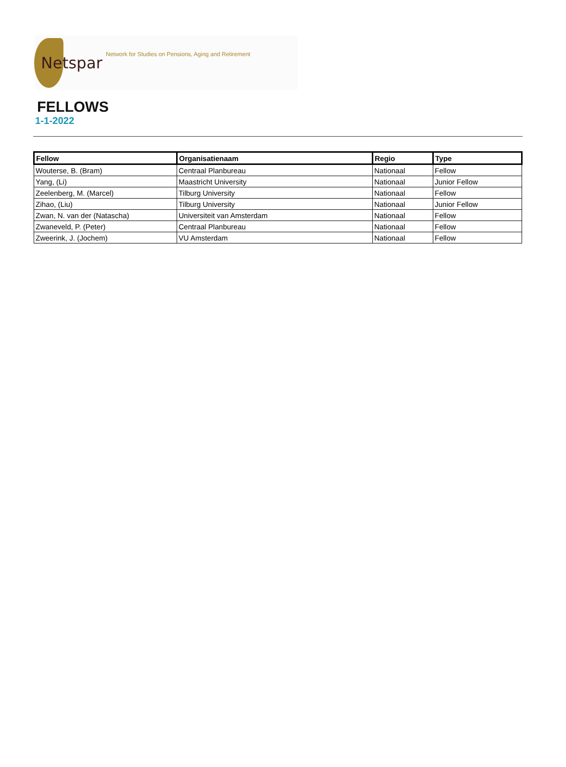Netspar
Network for Studies on Pensions, Aging and Retirement
FELLOWS
1-1-2022
| Fellow | Organisatienaam | Regio | Type |
| --- | --- | --- | --- |
| Wouterse, B. (Bram) | Centraal Planbureau | Nationaal | Fellow |
| Yang, (Li) | Maastricht University | Nationaal | Junior Fellow |
| Zeelenberg, M. (Marcel) | Tilburg University | Nationaal | Fellow |
| Zihao, (Liu) | Tilburg University | Nationaal | Junior Fellow |
| Zwan, N. van der (Natascha) | Universiteit van Amsterdam | Nationaal | Fellow |
| Zwaneveld, P. (Peter) | Centraal Planbureau | Nationaal | Fellow |
| Zweerink, J. (Jochem) | VU Amsterdam | Nationaal | Fellow |